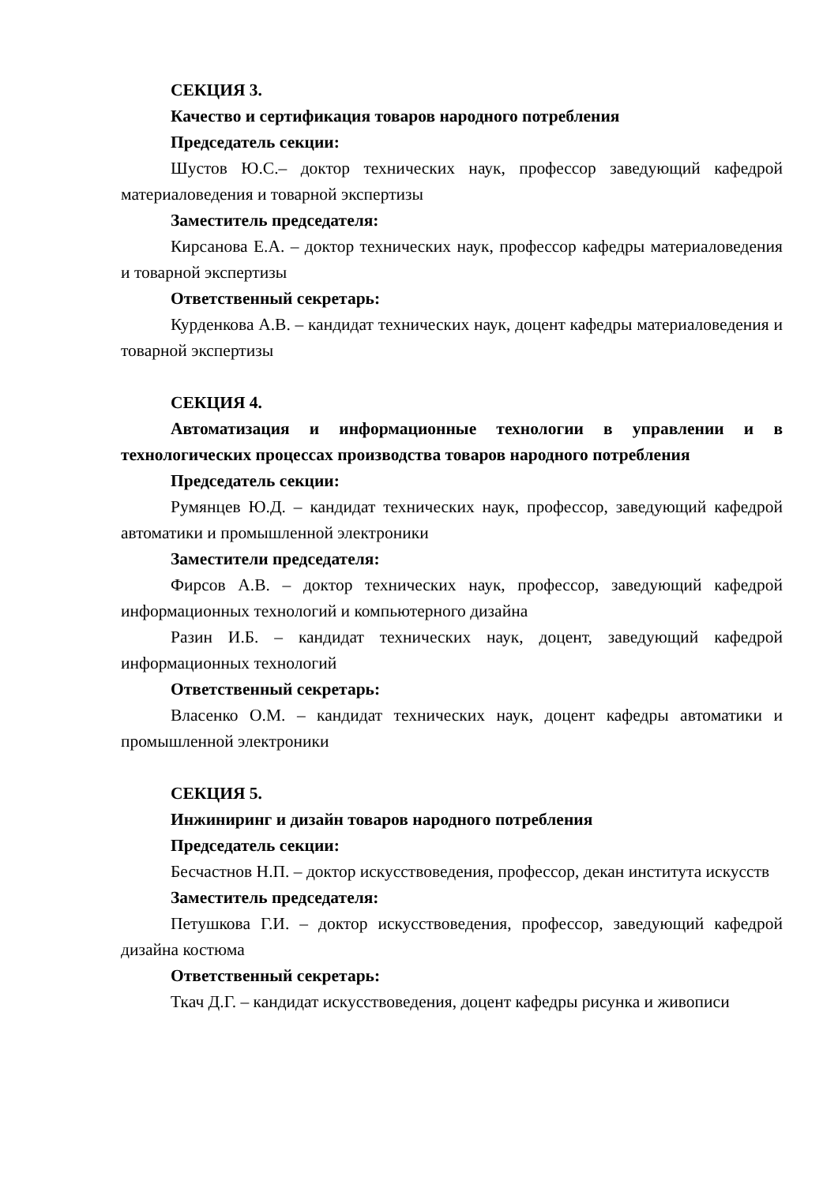СЕКЦИЯ 3.
Качество и сертификация товаров народного потребления
Председатель секции:
Шустов Ю.С.– доктор технических наук, профессор заведующий кафедрой материаловедения и товарной экспертизы
Заместитель председателя:
Кирсанова Е.А. – доктор технических наук, профессор кафедры материаловедения и товарной экспертизы
Ответственный секретарь:
Курденкова А.В. – кандидат технических наук, доцент кафедры материаловедения и товарной экспертизы
СЕКЦИЯ 4.
Автоматизация и информационные технологии в управлении и в технологических процессах производства товаров народного потребления
Председатель секции:
Румянцев Ю.Д. – кандидат технических наук, профессор, заведующий кафедрой автоматики и промышленной электроники
Заместители председателя:
Фирсов А.В. – доктор технических наук, профессор, заведующий кафедрой информационных технологий и компьютерного дизайна
Разин И.Б. – кандидат технических наук, доцент, заведующий кафедрой информационных технологий
Ответственный секретарь:
Власенко О.М. – кандидат технических наук, доцент кафедры автоматики и промышленной электроники
СЕКЦИЯ 5.
Инжиниринг и дизайн товаров народного потребления
Председатель секции:
Бесчастнов Н.П. – доктор искусствоведения, профессор, декан института искусств
Заместитель председателя:
Петушкова Г.И. – доктор искусствоведения, профессор, заведующий кафедрой дизайна костюма
Ответственный секретарь:
Ткач Д.Г. – кандидат искусствоведения, доцент кафедры рисунка и живописи